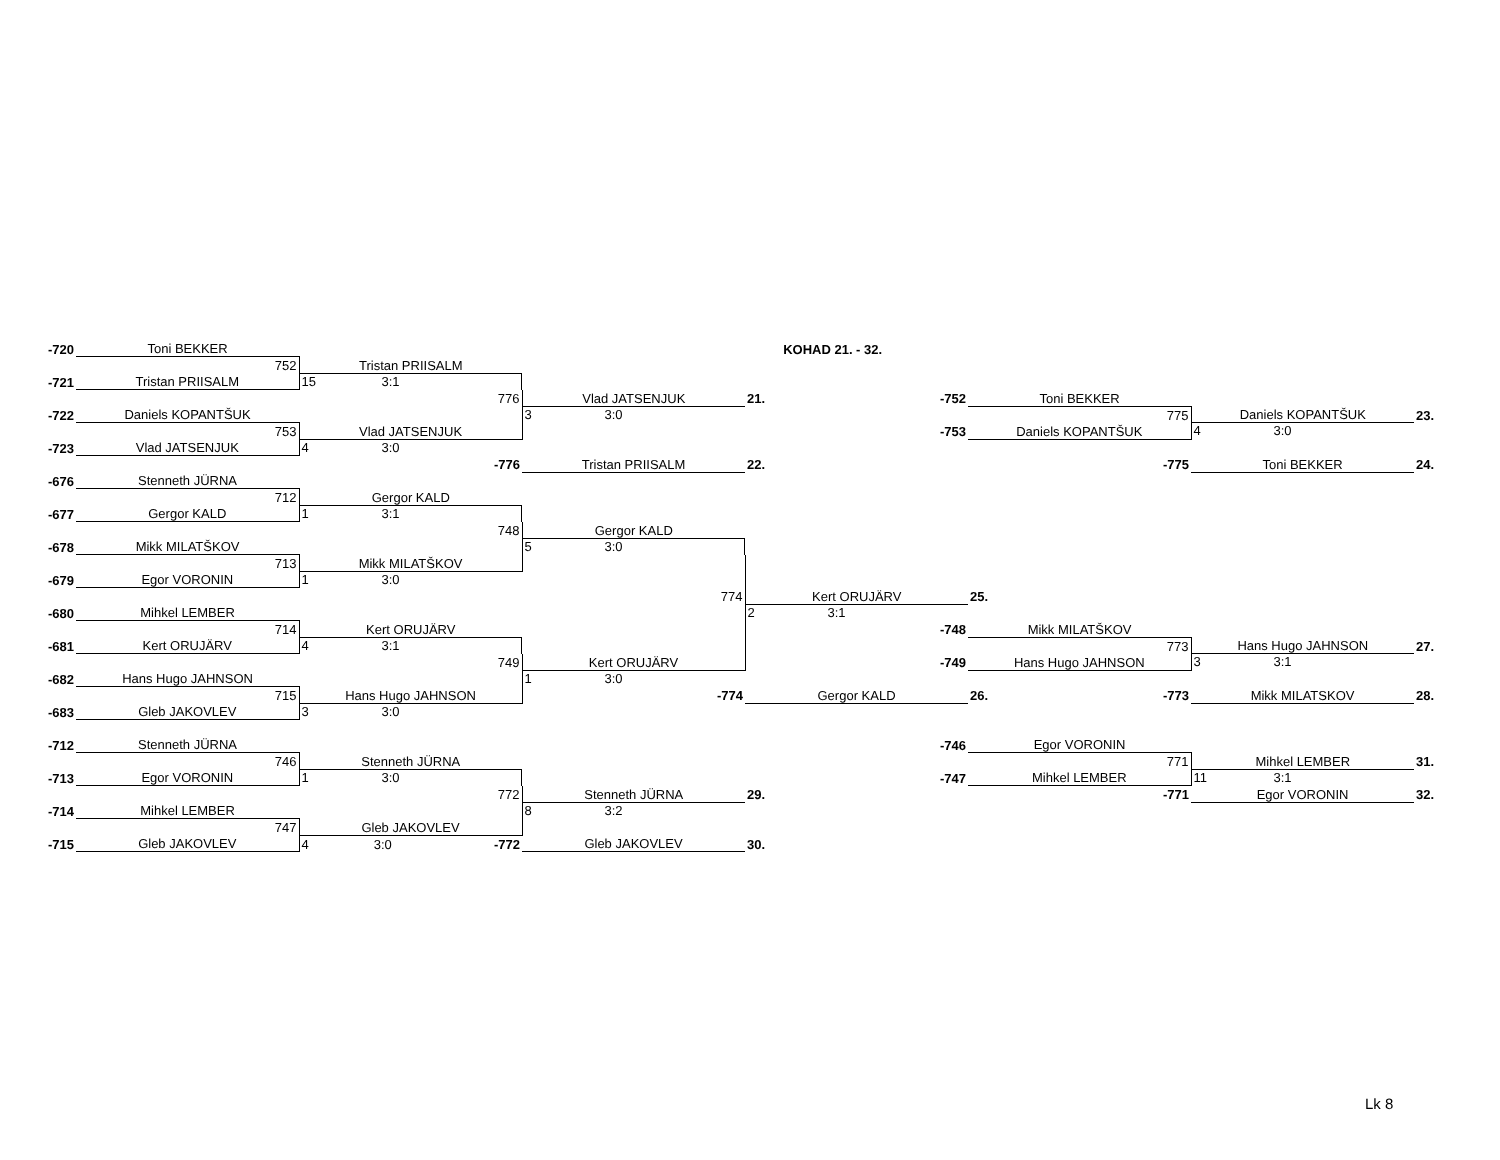| -720 | Toni BEKKER | | | KOHAD 21. - 32. | | | |
| | 752 | Tristan PRIISALM | | | | | |
| -721 | Tristan PRIISALM | 15 3:1 | | | | | |
| | | 776 | Vlad JATSENJUK | 21. -752 | Toni BEKKER | | |
| -722 | Daniels KOPANTŠUK | | 3 3:0 | | 775 | Daniels KOPANTŠUK | 23. |
| | 753 | Vlad JATSENJUK | | -753 | Daniels KOPANTŠUK | 4 3:0 | |
| -723 | Vlad JATSENJUK | 4 3:0 | | | | | |
| | | -776 | Tristan PRIISALM | 22. | -775 | Toni BEKKER | 24. |
| -676 | Stenneth JÜRNA | | | | | | |
| | 712 | Gergor KALD | | | | | |
| -677 | Gergor KALD | 1 3:1 | | | | | |
| | | 748 | Gergor KALD | | | | |
| -678 | Mikk MILATŠKOV | | 5 3:0 | | | | |
| | 713 | Mikk MILATŠKOV | | | | | |
| -679 | Egor VORONIN | 1 3:0 | | | | | |
| | | | 774 | Kert ORUJÄRV | 25. | | |
| -680 | Mihkel LEMBER | | | 2 3:1 | | | |
| | 714 | Kert ORUJÄRV | | -748 | Mikk MILATŠKOV | | |
| -681 | Kert ORUJÄRV | 4 3:1 | | | 773 | Hans Hugo JAHNSON | 27. |
| | | 749 | Kert ORUJÄRV | -749 | Hans Hugo JAHNSON | 3 3:1 | |
| -682 | Hans Hugo JAHNSON | | 1 3:0 | | | | |
| | 715 | Hans Hugo JAHNSON | -774 | Gergor KALD | 26. -773 | Mikk MILATSKOV | 28. |
| -683 | Gleb JAKOVLEV | 3 3:0 | | | | | |
| -712 | Stenneth JÜRNA | | | -746 | Egor VORONIN | | |
| | 746 | Stenneth JÜRNA | | | 771 | Mihkel LEMBER | 31. |
| -713 | Egor VORONIN | 1 3:0 | | -747 | Mihkel LEMBER | 11 3:1 | |
| | | 772 | Stenneth JÜRNA | 29. | -771 | Egor VORONIN | 32. |
| -714 | Mihkel LEMBER | | 8 3:2 | | | | |
| | 747 | Gleb JAKOVLEV | | | | | |
| -715 | Gleb JAKOVLEV | 4 3:0 -772 | Gleb JAKOVLEV | 30. | | | |
Lk 8